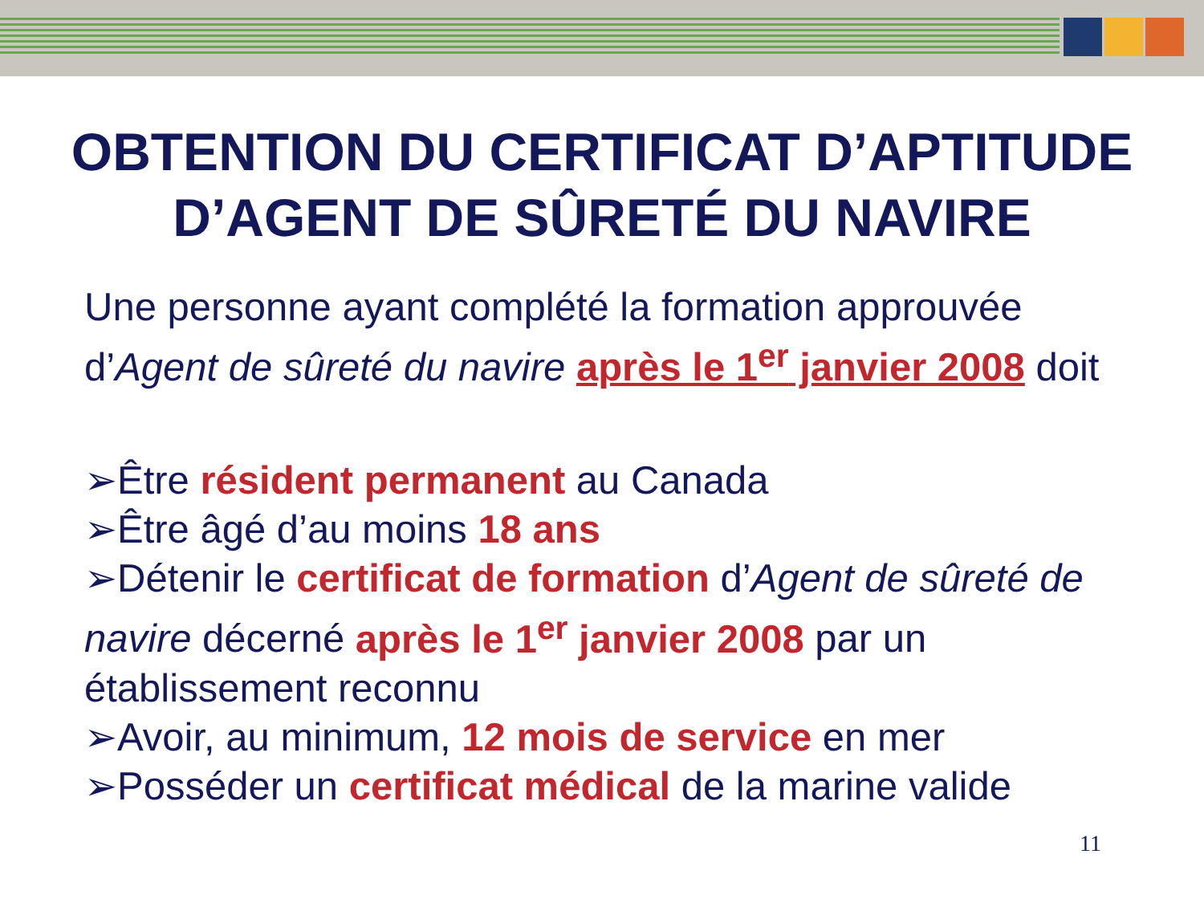OBTENTION DU CERTIFICAT D’APTITUDE D’AGENT DE SÛRETÉ DU NAVIRE
Une personne ayant complété la formation approuvée d’Agent de sûreté du navire après le 1<sup>er</sup> janvier 2008 doit
➢Être résident permanent au Canada
➢Être âgé d’au moins 18 ans
➢Détenir le certificat de formation d’Agent de sûreté de navire décerné après le 1<sup>er</sup> janvier 2008 par un établissement reconnu
➢Avoir, au minimum, 12 mois de service en mer
➢Posséder un certificat médical de la marine valide
11